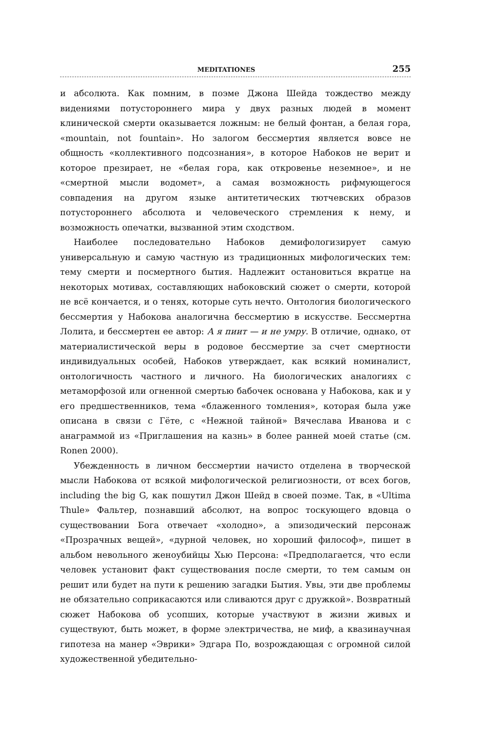MEDITATIONES 255
и абсолюта. Как помним, в поэме Джона Шейда тождество между видениями потустороннего мира у двух разных людей в момент клинической смерти оказывается ложным: не белый фонтан, а белая гора, «mountain, not fountain». Но залогом бессмертия является вовсе не общность «коллективного подсознания», в которое Набоков не верит и которое презирает, не «белая гора, как откровенье неземное», и не «смертной мысли водомет», а самая возможность рифмующегося совпадения на другом языке антитетических тютчевских образов потустороннего абсолюта и человеческого стремления к нему, и возможность опечатки, вызванной этим сходством.
Наиболее последовательно Набоков демифологизирует самую универсальную и самую частную из традиционных мифологических тем: тему смерти и посмертного бытия. Надлежит остановиться вкратце на некоторых мотивах, составляющих набоковский сюжет о смерти, которой не всё кончается, и о тенях, которые суть нечто. Онтология биологического бессмертия у Набокова аналогична бессмертию в искусстве. Бессмертна Лолита, и бессмертен ее автор: А я пиит — и не умру. В отличие, однако, от материалистической веры в родовое бессмертие за счет смертности индивидуальных особей, Набоков утверждает, как всякий номиналист, онтологичность частного и личного. На биологических аналогиях с метаморфозой или огненной смертью бабочек основана у Набокова, как и у его предшественников, тема «блаженного томления», которая была уже описана в связи с Гёте, с «Нежной тайной» Вячеслава Иванова и с анаграммой из «Приглашения на казнь» в более ранней моей статье (см. Ronen 2000).
Убежденность в личном бессмертии начисто отделена в творческой мысли Набокова от всякой мифологической религиозности, от всех богов, including the big G, как пошутил Джон Шейд в своей поэме. Так, в «Ultima Thule» Фальтер, познавший абсолют, на вопрос тоскующего вдовца о существовании Бога отвечает «холодно», а эпизодический персонаж «Прозрачных вещей», «дурной человек, но хороший философ», пишет в альбом невольного женоубийцы Хью Персона: «Предполагается, что если человек установит факт существования после смерти, то тем самым он решит или будет на пути к решению загадки Бытия. Увы, эти две проблемы не обязательно соприкасаются или сливаются друг с дружкой». Возвратный сюжет Набокова об усопших, которые участвуют в жизни живых и существуют, быть может, в форме электричества, не миф, а квазинаучная гипотеза на манер «Эврики» Эдгара По, возрождающая с огромной силой художественной убедительно-